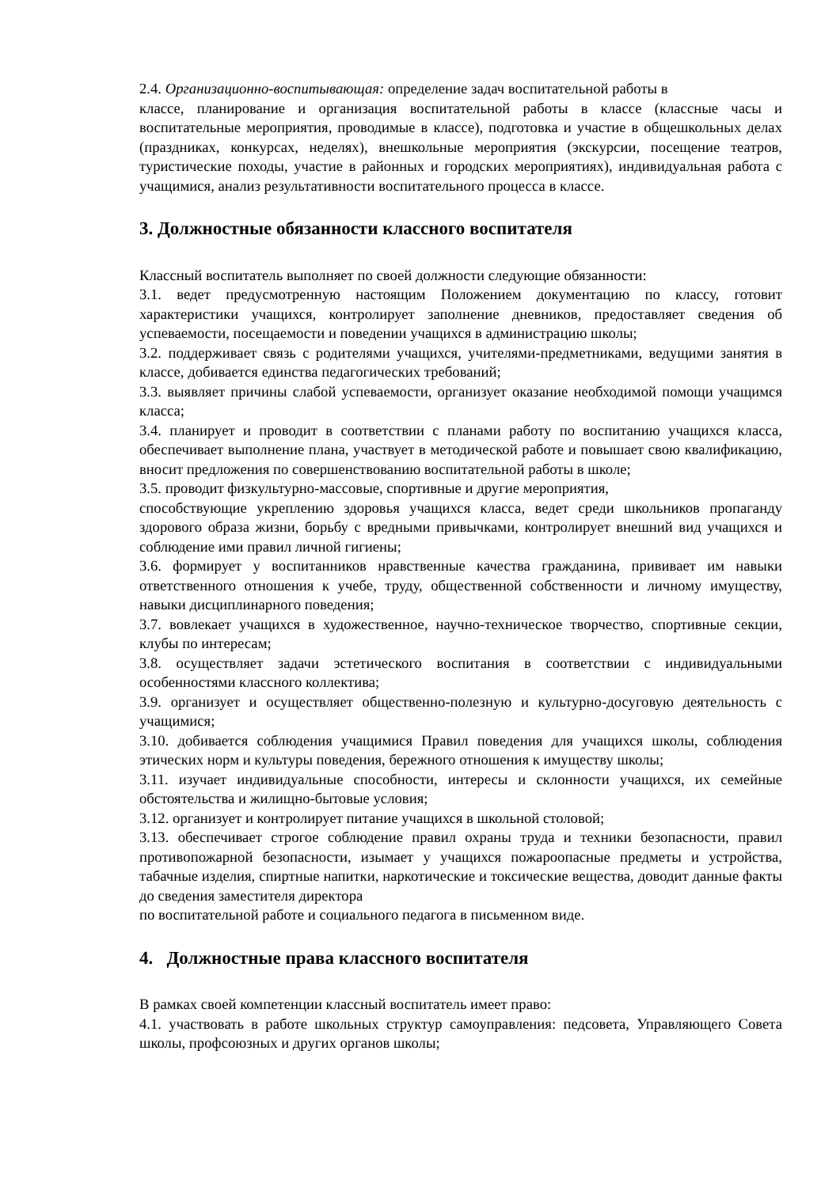2.4. Организационно-воспитывающая: определение задач воспитательной работы в
классе, планирование и организация воспитательной работы в классе (классные часы и воспитательные мероприятия, проводимые в классе), подготовка и участие в общешкольных делах (праздниках, конкурсах, неделях), внешкольные мероприятия (экскурсии, посещение театров, туристические походы, участие в районных и городских мероприятиях), индивидуальная работа с учащимися, анализ результативности воспитательного процесса в классе.
3. Должностные обязанности классного воспитателя
Классный воспитатель выполняет по своей должности следующие обязанности:
3.1. ведет предусмотренную настоящим Положением документацию по классу, готовит характеристики учащихся, контролирует заполнение дневников, предоставляет сведения об успеваемости, посещаемости и поведении учащихся в администрацию школы;
3.2. поддерживает связь с родителями учащихся, учителями-предметниками, ведущими занятия в классе, добивается единства педагогических требований;
3.3. выявляет причины слабой успеваемости, организует оказание необходимой помощи учащимся класса;
3.4. планирует и проводит в соответствии с планами работу по воспитанию учащихся класса, обеспечивает выполнение плана, участвует в методической работе и повышает свою квалификацию, вносит предложения по совершенствованию воспитательной работы в школе;
3.5. проводит физкультурно-массовые, спортивные и другие мероприятия,
способствующие укреплению здоровья учащихся класса, ведет среди школьников пропаганду здорового образа жизни, борьбу с вредными привычками, контролирует внешний вид учащихся и соблюдение ими правил личной гигиены;
3.6. формирует у воспитанников нравственные качества гражданина, прививает им навыки ответственного отношения к учебе, труду, общественной собственности и личному имуществу, навыки дисциплинарного поведения;
3.7. вовлекает учащихся в художественное, научно-техническое творчество, спортивные секции, клубы по интересам;
3.8. осуществляет задачи эстетического воспитания в соответствии с индивидуальными особенностями классного коллектива;
3.9. организует и осуществляет общественно-полезную и культурно-досуговую деятельность с учащимися;
3.10. добивается соблюдения учащимися Правил поведения для учащихся школы, соблюдения этических норм и культуры поведения, бережного отношения к имуществу школы;
3.11. изучает индивидуальные способности, интересы и склонности учащихся, их семейные обстоятельства и жилищно-бытовые условия;
3.12. организует и контролирует питание учащихся в школьной столовой;
3.13. обеспечивает строгое соблюдение правил охраны труда и техники безопасности, правил противопожарной безопасности, изымает у учащихся пожароопасные предметы и устройства, табачные изделия, спиртные напитки, наркотические и токсические вещества, доводит данные факты до сведения заместителя директора
по воспитательной работе и социального педагога в письменном виде.
4. Должностные права классного воспитателя
В рамках своей компетенции классный воспитатель имеет право:
4.1. участвовать в работе школьных структур самоуправления: педсовета, Управляющего Совета школы, профсоюзных и других органов школы;